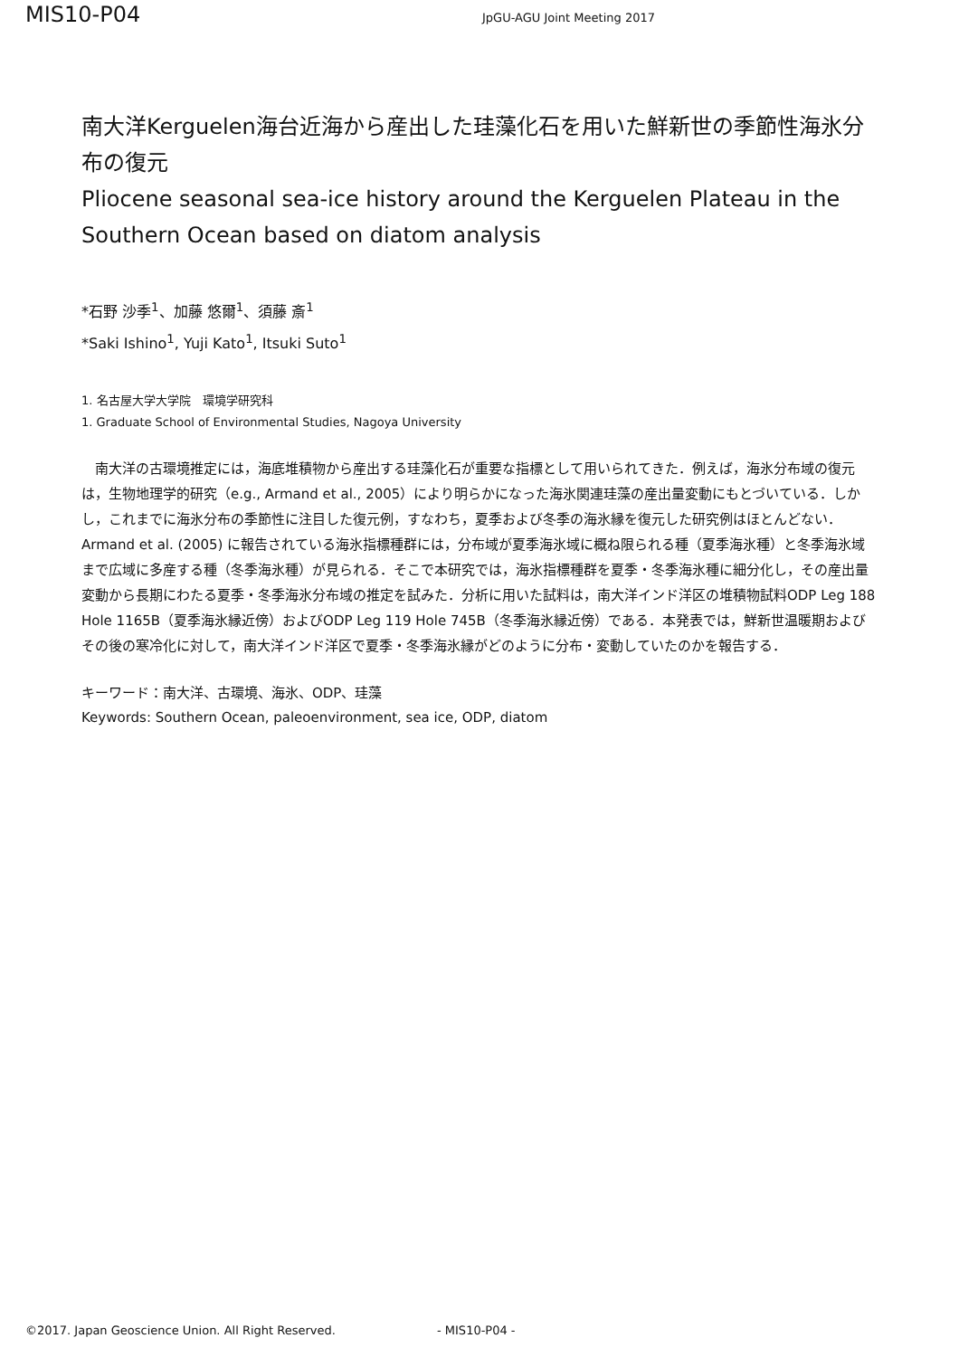MIS10-P04
JpGU-AGU Joint Meeting 2017
南大洋Kerguelen海台近海から産出した珪藻化石を用いた鮮新世の季節性海氷分布の復元
Pliocene seasonal sea-ice history around the Kerguelen Plateau in the Southern Ocean based on diatom analysis
*石野 沙季<sup>1</sup>、加藤 悠爾<sup>1</sup>、須藤 斎<sup>1</sup>
*Saki Ishino<sup>1</sup>, Yuji Kato<sup>1</sup>, Itsuki Suto<sup>1</sup>
1. 名古屋大学大学院　環境学研究科
1. Graduate School of Environmental Studies, Nagoya University
　南大洋の古環境推定には，海底堆積物から産出する珪藻化石が重要な指標として用いられてきた．例えば，海氷分布域の復元は，生物地理学的研究（e.g., Armand et al., 2005）により明らかになった海氷関連珪藻の産出量変動にもとづいている．しかし，これまでに海氷分布の季節性に注目した復元例，すなわち，夏季および冬季の海氷縁を復元した研究例はほとんどない．Armand et al. (2005) に報告されている海氷指標種群には，分布域が夏季海氷域に概ね限られる種（夏季海氷種）と冬季海氷域まで広域に多産する種（冬季海氷種）が見られる．そこで本研究では，海氷指標種群を夏季・冬季海氷種に細分化し，その産出量変動から長期にわたる夏季・冬季海氷分布域の推定を試みた．分析に用いた試料は，南大洋インド洋区の堆積物試料ODP Leg 188 Hole 1165B（夏季海氷縁近傍）およびODP Leg 119 Hole 745B（冬季海氷縁近傍）である．本発表では，鮮新世温暖期およびその後の寒冷化に対して，南大洋インド洋区で夏季・冬季海氷縁がどのように分布・変動していたのかを報告する．
キーワード：南大洋、古環境、海氷、ODP、珪藻
Keywords: Southern Ocean, paleoenvironment, sea ice, ODP, diatom
©2017. Japan Geoscience Union. All Right Reserved. - MIS10-P04 -